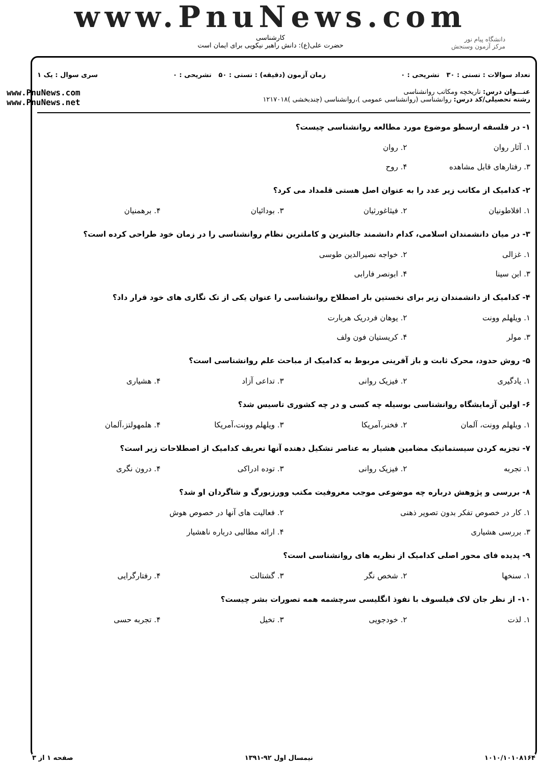www.PnuNews.com
کارشناسی
حضرت علی(ع): دانش راهبر نیکویی برای ایمان است
دانشگاه پیام نور
مرکز آزمون وسنجش
تعداد سوالات : تستی : ۳۰ تشریحی : ۰ زمان آزمون (دقیقه) : تستی : ۵۰ تشریحی : ۰ سری سوال : یک ۱
عنـــوان درس: تاریخچه ومکاتب روانشناسی
رشته تحصیلی/کد درس: روانشناسی (روانشناسی عمومی )،روانشناسی (چندبخشی )۱۲۱۷۰۱۸
www.PnuNews.com
www.PnuNews.net
۱- در فلسفه ارسطو موضوع مورد مطالعه روانشناسی چیست؟
| ۱. آثار روان | ۲. روان | | |
| ۳. رفتارهای قابل مشاهده | ۴. روح | | |
۲- کدامیک از مکاتب زیر عدد را به عنوان اصل هستی قلمداد می کرد؟
| ۱. افلاطونیان | ۲. فیثاغورثیان | ۳. بودائیان | ۴. برهمنیان |
۳- در میان دانشمندان اسلامی، کدام دانشمند جالبترین و کاملترین نظام روانشناسی را در زمان خود طراحی کرده است؟
| ۱. غزالی | ۲. خواجه نصیرالدین طوسی | | |
| ۳. ابن سینا | ۴. ابونصر فارابی | | |
۴- کدامیک از دانشمندان زیر برای نخستین بار اصطلاح روانشناسی را عنوان یکی از تک نگاری های خود قرار داد؟
| ۱. ویلهلم وونت | ۲. یوهان فردریک هربارت | | |
| ۳. مولر | ۴. کریستیان فون ولف | | |
۵- روش حدود، محرک ثابت و باز آفرینی مربوط به کدامیک از مباحث علم روانشناسی است؟
| ۱. یادگیری | ۲. فیزیک روانی | ۳. تداعی آزاد | ۴. هشیاری |
۶- اولین آزمایشگاه روانشناسی بوسیله چه کسی و در چه کشوری تاسیس شد؟
| ۱. ویلهلم وونت، آلمان | ۲. فخنر،آمریکا | ۳. ویلهلم وونت،آمریکا | ۴. هلمهولتز،آلمان |
۷- تجزیه کردن سیستماتیک مضامین هشیار به عناصر تشکیل دهنده آنها تعریف کدامیک از اصطلاحات زیر است؟
| ۱. تجربه | ۲. فیزیک روانی | ۳. توده ادراکی | ۴. درون نگری |
۸- بررسی و پژوهش درباره چه موضوعی موجب معروفیت مکتب وورزبورگ و شاگردان او شد؟
| ۱. کار در خصوص تفکر بدون تصویر ذهنی | ۲. فعالیت های آنها در خصوص هوش |
| ۳. بررسی هشیاری | ۴. ارائه مطالبی درباره ناهشیار |
۹- پدیده فای محور اصلی کدامیک از نظریه های روانشناسی است؟
| ۱. سنخها | ۲. شخص نگر | ۳. گشتالت | ۴. رفتارگرایی |
۱۰- از نظر جان لاک فیلسوف با نفوذ انگلیسی سرچشمه همه تصورات بشر چیست؟
| ۱. لذت | ۲. خودجویی | ۳. تخیل | ۴. تجربه حسی |
۱۰۱۰/۱۰۱۰۸۱۶۴ نیمسال اول ۹۲-۱۳۹۱ صفحه ۱ از ۳